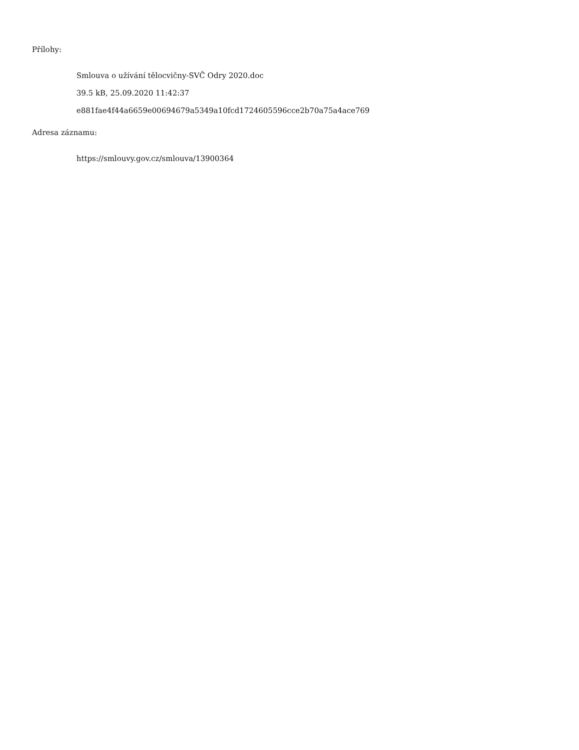Přílohy:
Smlouva o užívání tělocvičny-SVČ Odry 2020.doc
39.5 kB, 25.09.2020 11:42:37
e881fae4f44a6659e00694679a5349a10fcd1724605596cce2b70a75a4ace769
Adresa záznamu:
https://smlouvy.gov.cz/smlouva/13900364